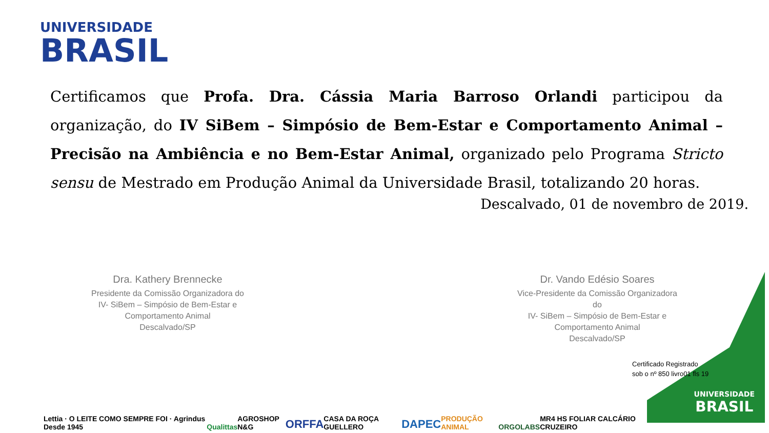UNIVERSIDADE
BRASIL
Certificamos que Profa. Dra. Cássia Maria Barroso Orlandi participou da organização, do IV SiBem – Simpósio de Bem-Estar e Comportamento Animal – Precisão na Ambiência e no Bem-Estar Animal, organizado pelo Programa Stricto sensu de Mestrado em Produção Animal da Universidade Brasil, totalizando 20 horas.
Descalvado, 01 de novembro de 2019.
Dra. Kathery Brennecke
Presidente da Comissão Organizadora do
IV- SiBem – Simpósio de Bem-Estar e
Comportamento Animal
Descalvado/SP
Dr. Vando Edésio Soares
Vice-Presidente da Comissão Organizadora do
IV- SiBem – Simpósio de Bem-Estar e
Comportamento Animal
Descalvado/SP
Certificado Registrado
sob o nº 850 livro01 fls 19
UNIVERSIDADE
BRASIL
Lettia · O LEITE COMO SEMPRE FOI · Agrindus Desde 1945 Qualittas AGROSHOP N&G ORFFA CASA DA ROÇA GUELLERO DAPEC PRODUÇÃO ANIMAL ORGOLABS MR4 HS FOLIAR CALCÁRIO CRUZEIRO